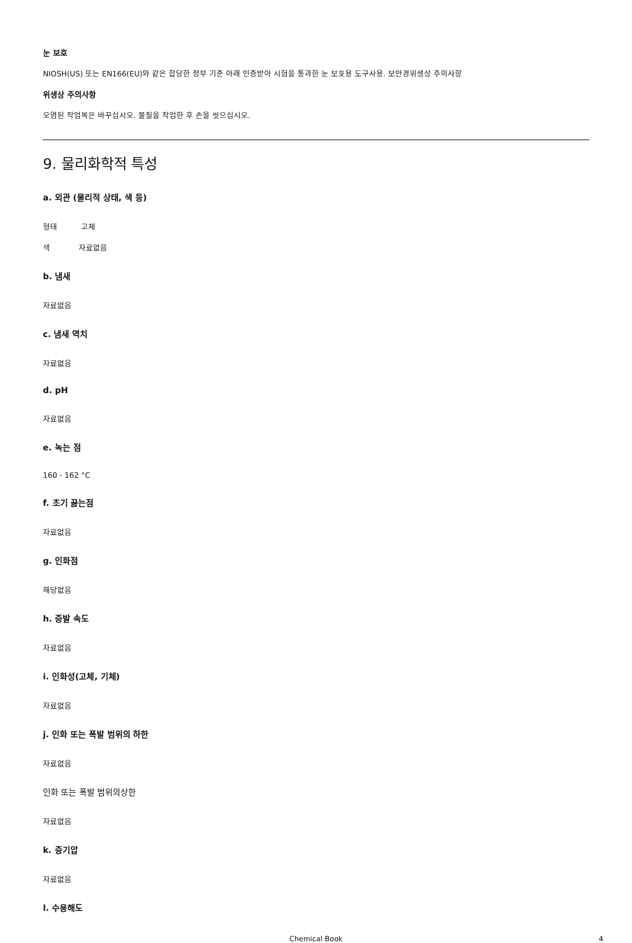눈 보호
NIOSH(US) 또는 EN166(EU)와 같은 합당한 정부 기준 아래 인증받아 시험을 통과한 눈 보호용 도구사용. 보안경위생상 주의사항
위생상 주의사항
오염된 작업복은 바꾸십시오. 물질을 작업한 후 손을 씻으십시오.
9. 물리화학적 특성
a. 외관 (물리적 상태, 색 등)
형태 고체
색 자료없음
b. 냄새
자료없음
c. 냄새 역치
자료없음
d. pH
자료없음
e. 녹는 점
160 - 162 °C
f. 초기 끓는점
자료없음
g. 인화점
해당없음
h. 증발 속도
자료없음
i. 인화성(고체, 기체)
자료없음
j. 인화 또는 폭발 범위의 하한
자료없음
인화 또는 폭발 범위의상한
자료없음
k. 증기압
자료없음
l. 수용해도
Chemical Book 4